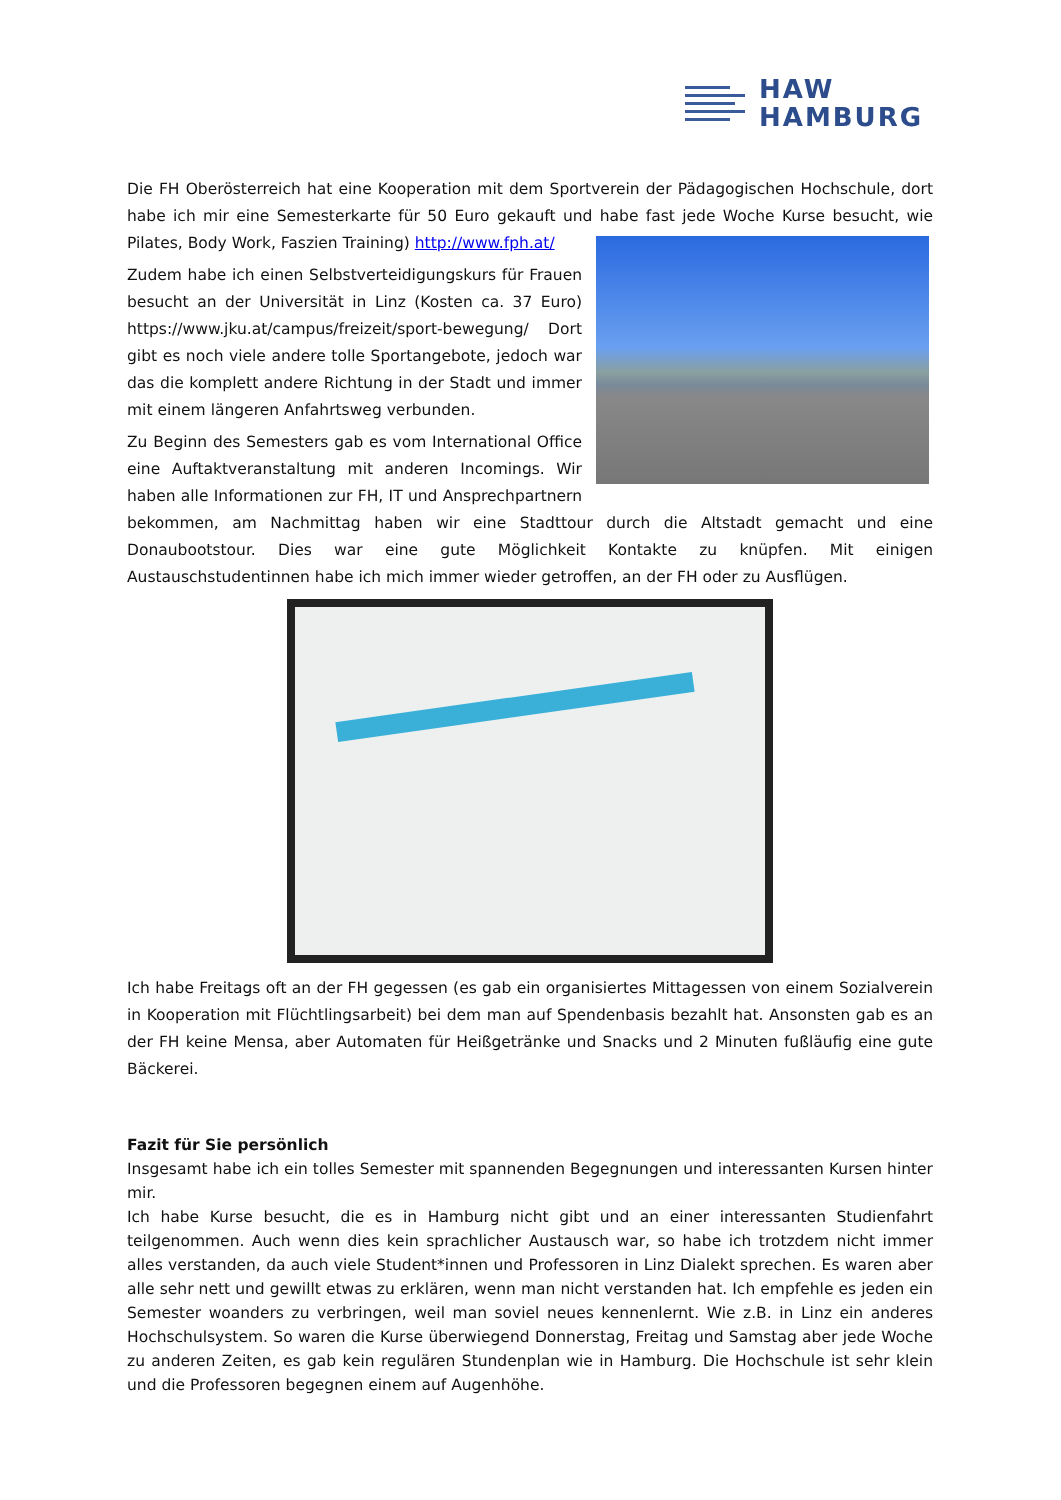HAW
HAMBURG
Die FH Oberösterreich hat eine Kooperation mit dem Sportverein der Pädagogischen Hochschule, dort habe ich mir eine Semesterkarte für 50 Euro gekauft und habe fast jede Woche Kurse besucht, wie Pilates, Body Work, Faszien Training) http://www.fph.at/
Zudem habe ich einen Selbstverteidigungskurs für Frauen besucht an der Universität in Linz (Kosten ca. 37 Euro) https://www.jku.at/campus/freizeit/sport-bewegung/ Dort gibt es noch viele andere tolle Sportangebote, jedoch war das die komplett andere Richtung in der Stadt und immer mit einem längeren Anfahrtsweg verbunden.
Zu Beginn des Semesters gab es vom International Office eine Auftaktveranstaltung mit anderen Incomings. Wir haben alle Informationen zur FH, IT und Ansprechpartnern bekommen, am Nachmittag haben wir eine Stadttour durch die Altstadt gemacht und eine Donaubootstour. Dies war eine gute Möglichkeit Kontakte zu knüpfen. Mit einigen Austauschstudentinnen habe ich mich immer wieder getroffen, an der FH oder zu Ausflügen.
Ich habe Freitags oft an der FH gegessen (es gab ein organisiertes Mittagessen von einem Sozialverein in Kooperation mit Flüchtlingsarbeit) bei dem man auf Spendenbasis bezahlt hat. Ansonsten gab es an der FH keine Mensa, aber Automaten für Heißgetränke und Snacks und 2 Minuten fußläufig eine gute Bäckerei.
Fazit für Sie persönlich
Insgesamt habe ich ein tolles Semester mit spannenden Begegnungen und interessanten Kursen hinter mir.
Ich habe Kurse besucht, die es in Hamburg nicht gibt und an einer interessanten Studienfahrt teilgenommen. Auch wenn dies kein sprachlicher Austausch war, so habe ich trotzdem nicht immer alles verstanden, da auch viele Student*innen und Professoren in Linz Dialekt sprechen. Es waren aber alle sehr nett und gewillt etwas zu erklären, wenn man nicht verstanden hat. Ich empfehle es jeden ein Semester woanders zu verbringen, weil man soviel neues kennenlernt. Wie z.B. in Linz ein anderes Hochschulsystem. So waren die Kurse überwiegend Donnerstag, Freitag und Samstag aber jede Woche zu anderen Zeiten, es gab kein regulären Stundenplan wie in Hamburg. Die Hochschule ist sehr klein und die Professoren begegnen einem auf Augenhöhe.